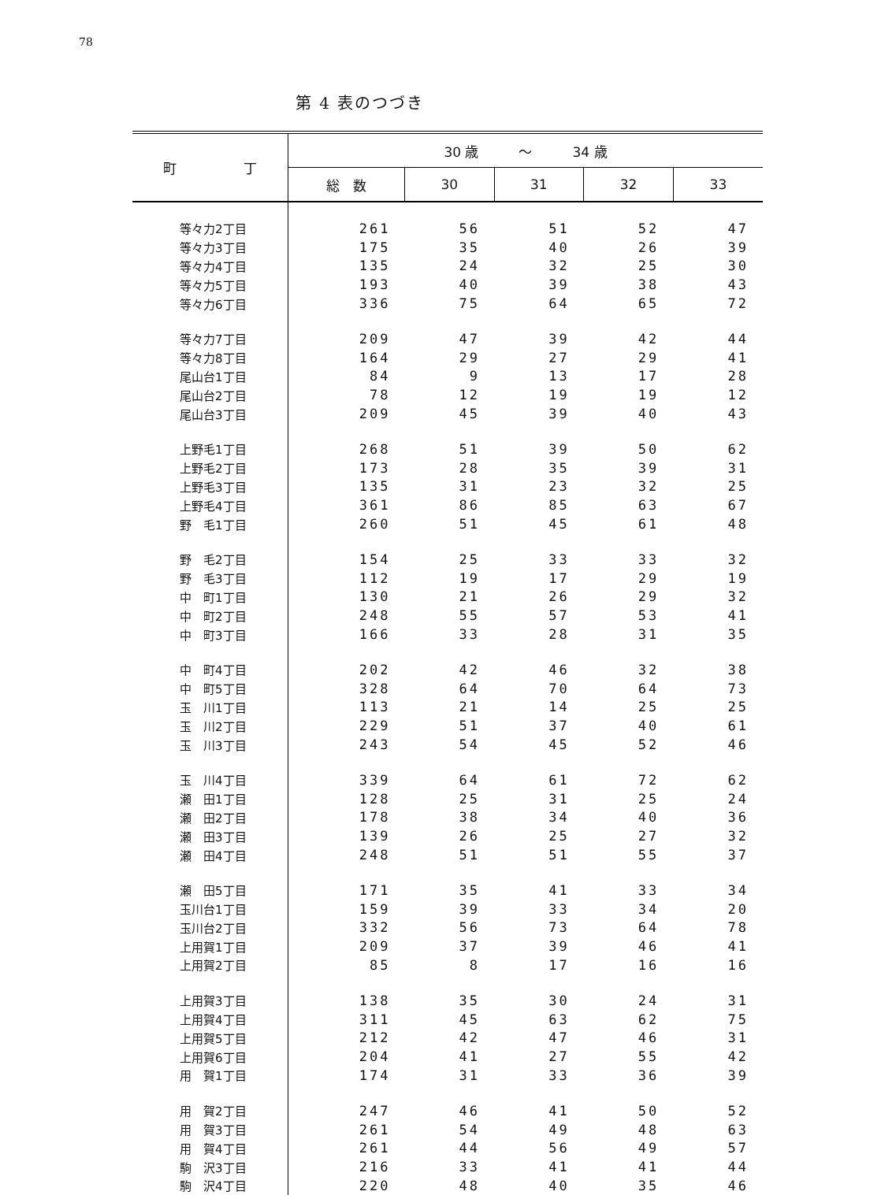78
第 4 表のつづき
| 町 丁 | 30 歳 〜 34 歳 | | | | |
| --- | --- | --- | --- | --- | --- |
| | 総 数 | 30 | 31 | 32 | 33 |
| 等々力2丁目 | 261 | 56 | 51 | 52 | 47 |
| 等々力3丁目 | 175 | 35 | 40 | 26 | 39 |
| 等々力4丁目 | 135 | 24 | 32 | 25 | 30 |
| 等々力5丁目 | 193 | 40 | 39 | 38 | 43 |
| 等々力6丁目 | 336 | 75 | 64 | 65 | 72 |
| 等々力7丁目 | 209 | 47 | 39 | 42 | 44 |
| 等々力8丁目 | 164 | 29 | 27 | 29 | 41 |
| 尾山台1丁目 | 84 | 9 | 13 | 17 | 28 |
| 尾山台2丁目 | 78 | 12 | 19 | 19 | 12 |
| 尾山台3丁目 | 209 | 45 | 39 | 40 | 43 |
| 上野毛1丁目 | 268 | 51 | 39 | 50 | 62 |
| 上野毛2丁目 | 173 | 28 | 35 | 39 | 31 |
| 上野毛3丁目 | 135 | 31 | 23 | 32 | 25 |
| 上野毛4丁目 | 361 | 86 | 85 | 63 | 67 |
| 野 毛1丁目 | 260 | 51 | 45 | 61 | 48 |
| 野 毛2丁目 | 154 | 25 | 33 | 33 | 32 |
| 野 毛3丁目 | 112 | 19 | 17 | 29 | 19 |
| 中 町1丁目 | 130 | 21 | 26 | 29 | 32 |
| 中 町2丁目 | 248 | 55 | 57 | 53 | 41 |
| 中 町3丁目 | 166 | 33 | 28 | 31 | 35 |
| 中 町4丁目 | 202 | 42 | 46 | 32 | 38 |
| 中 町5丁目 | 328 | 64 | 70 | 64 | 73 |
| 玉 川1丁目 | 113 | 21 | 14 | 25 | 25 |
| 玉 川2丁目 | 229 | 51 | 37 | 40 | 61 |
| 玉 川3丁目 | 243 | 54 | 45 | 52 | 46 |
| 玉 川4丁目 | 339 | 64 | 61 | 72 | 62 |
| 瀬 田1丁目 | 128 | 25 | 31 | 25 | 24 |
| 瀬 田2丁目 | 178 | 38 | 34 | 40 | 36 |
| 瀬 田3丁目 | 139 | 26 | 25 | 27 | 32 |
| 瀬 田4丁目 | 248 | 51 | 51 | 55 | 37 |
| 瀬 田5丁目 | 171 | 35 | 41 | 33 | 34 |
| 玉川台1丁目 | 159 | 39 | 33 | 34 | 20 |
| 玉川台2丁目 | 332 | 56 | 73 | 64 | 78 |
| 上用賀1丁目 | 209 | 37 | 39 | 46 | 41 |
| 上用賀2丁目 | 85 | 8 | 17 | 16 | 16 |
| 上用賀3丁目 | 138 | 35 | 30 | 24 | 31 |
| 上用賀4丁目 | 311 | 45 | 63 | 62 | 75 |
| 上用賀5丁目 | 212 | 42 | 47 | 46 | 31 |
| 上用賀6丁目 | 204 | 41 | 27 | 55 | 42 |
| 用 賀1丁目 | 174 | 31 | 33 | 36 | 39 |
| 用 賀2丁目 | 247 | 46 | 41 | 50 | 52 |
| 用 賀3丁目 | 261 | 54 | 49 | 48 | 63 |
| 用 賀4丁目 | 261 | 44 | 56 | 49 | 57 |
| 駒 沢3丁目 | 216 | 33 | 41 | 41 | 44 |
| 駒 沢4丁目 | 220 | 48 | 40 | 35 | 46 |